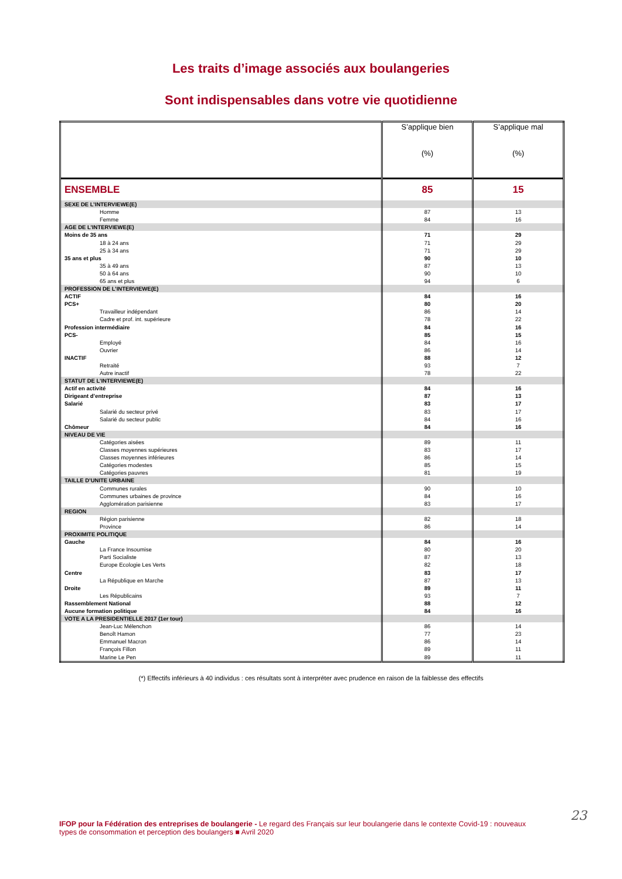Les traits d’image associés aux boulangeries
Sont indispensables dans votre vie quotidienne
| | S’applique bien (%) | S’applique mal (%) |
| --- | --- | --- |
| ENSEMBLE | 85 | 15 |
| SEXE DE L’INTERVIEWE(E) | | |
| Homme | 87 | 13 |
| Femme | 84 | 16 |
| AGE DE L’INTERVIEWE(E) | | |
| Moins de 35 ans | 71 | 29 |
| 18 à 24 ans | 71 | 29 |
| 25 à 34 ans | 71 | 29 |
| 35 ans et plus | 90 | 10 |
| 35 à 49 ans | 87 | 13 |
| 50 à 64 ans | 90 | 10 |
| 65 ans et plus | 94 | 6 |
| PROFESSION DE L’INTERVIEWE(E) | | |
| ACTIF | 84 | 16 |
| PCS+ | 80 | 20 |
| Travailleur indépendant | 86 | 14 |
| Cadre et prof. int. supérieure | 78 | 22 |
| Profession intermédiaire | 84 | 16 |
| PCS- | 85 | 15 |
| Employé | 84 | 16 |
| Ouvrier | 86 | 14 |
| INACTIF | 88 | 12 |
| Retraité | 93 | 7 |
| Autre inactif | 78 | 22 |
| STATUT DE L’INTERVIEWE(E) | | |
| Actif en activité | 84 | 16 |
| Dirigeant d’entreprise | 87 | 13 |
| Salarié | 83 | 17 |
| Salarié du secteur privé | 83 | 17 |
| Salarié du secteur public | 84 | 16 |
| Chômeur | 84 | 16 |
| NIVEAU DE VIE | | |
| Catégories aisées | 89 | 11 |
| Classes moyennes supérieures | 83 | 17 |
| Classes moyennes inférieures | 86 | 14 |
| Catégories modestes | 85 | 15 |
| Catégories pauvres | 81 | 19 |
| TAILLE D’UNITE URBAINE | | |
| Communes rurales | 90 | 10 |
| Communes urbaines de province | 84 | 16 |
| Agglomération parisienne | 83 | 17 |
| REGION | | |
| Région parisienne | 82 | 18 |
| Province | 86 | 14 |
| PROXIMITE POLITIQUE | | |
| Gauche | 84 | 16 |
| La France Insoumise | 80 | 20 |
| Parti Socialiste | 87 | 13 |
| Europe Ecologie Les Verts | 82 | 18 |
| Centre | 83 | 17 |
| La République en Marche | 87 | 13 |
| Droite | 89 | 11 |
| Les Républicains | 93 | 7 |
| Rassemblement National | 88 | 12 |
| Aucune formation politique | 84 | 16 |
| VOTE A LA PRESIDENTIELLE 2017 (1er tour) | | |
| Jean-Luc Mélenchon | 86 | 14 |
| Benoît Hamon | 77 | 23 |
| Emmanuel Macron | 86 | 14 |
| François Fillon | 89 | 11 |
| Marine Le Pen | 89 | 11 |
(*) Effectifs inférieurs à 40 individus : ces résultats sont à interpréter avec prudence en raison de la faiblesse des effectifs
23
IFOP pour la Fédération des entreprises de boulangerie - Le regard des Français sur leur boulangerie dans le contexte Covid-19 : nouveaux types de consommation et perception des boulangers ■ Avril 2020